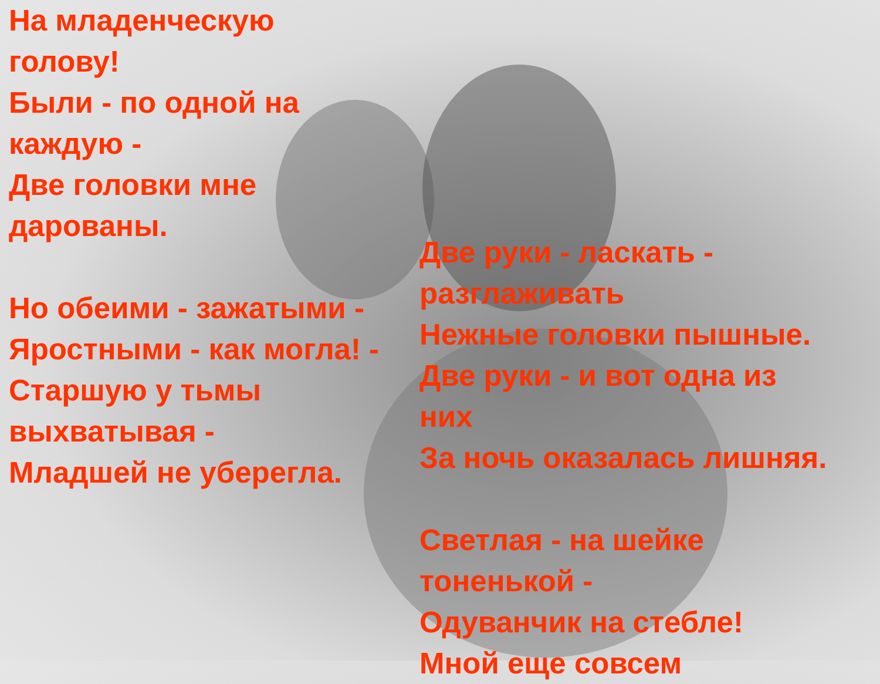На младенческую
голову!
Были - по одной на
каждую -
Две головки мне
дарованы.
Но обеими - зажатыми -
Яростными - как могла! -
Старшую у тьмы
выхватывая -
Младшей не уберегла.
Две руки - ласкать -
разглаживать
Нежные головки пышные.
Две руки - и вот одна из
них
За ночь оказалась лишняя.
Светлая - на шейке
тоненькой -
Одуванчик на стебле!
Мной еще совсем